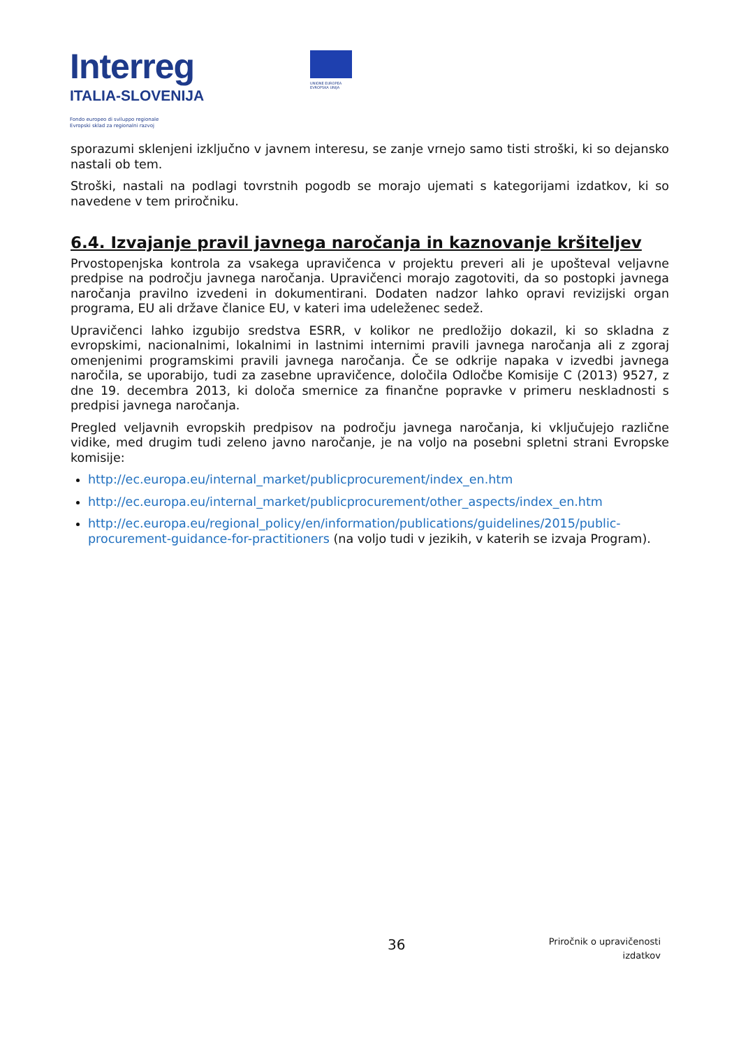Interreg
ITALIA-SLOVENIJA
Fondo europeo di sviluppo regionale
Evropski sklad za regionalni razvoj
UNIONE EUROPEA
EVROPSKA UNIJA
sporazumi sklenjeni izključno v javnem interesu, se zanje vrnejo samo tisti stroški, ki so dejansko nastali ob tem.
Stroški, nastali na podlagi tovrstnih pogodb se morajo ujemati s kategorijami izdatkov, ki so navedene v tem priročniku.
6.4. Izvajanje pravil javnega naročanja in kaznovanje kršiteljev
Prvostopenjska kontrola za vsakega upravičenca v projektu preveri ali je upošteval veljavne predpise na področju javnega naročanja. Upravičenci morajo zagotoviti, da so postopki javnega naročanja pravilno izvedeni in dokumentirani. Dodaten nadzor lahko opravi revizijski organ programa, EU ali države članice EU, v kateri ima udeleženec sedež.
Upravičenci lahko izgubijo sredstva ESRR, v kolikor ne predložijo dokazil, ki so skladna z evropskimi, nacionalnimi, lokalnimi in lastnimi internimi pravili javnega naročanja ali z zgoraj omenjenimi programskimi pravili javnega naročanja. Če se odkrije napaka v izvedbi javnega naročila, se uporabijo, tudi za zasebne upravičence, določila Odločbe Komisije C (2013) 9527, z dne 19. decembra 2013, ki določa smernice za finančne popravke v primeru neskladnosti s predpisi javnega naročanja.
Pregled veljavnih evropskih predpisov na področju javnega naročanja, ki vključujejo različne vidike, med drugim tudi zeleno javno naročanje, je na voljo na posebni spletni strani Evropske komisije:
http://ec.europa.eu/internal_market/publicprocurement/index_en.htm
http://ec.europa.eu/internal_market/publicprocurement/other_aspects/index_en.htm
http://ec.europa.eu/regional_policy/en/information/publications/guidelines/2015/public-procurement-guidance-for-practitioners (na voljo tudi v jezikih, v katerih se izvaja Program).
36
Priročnik o upravičenosti
izdatkov